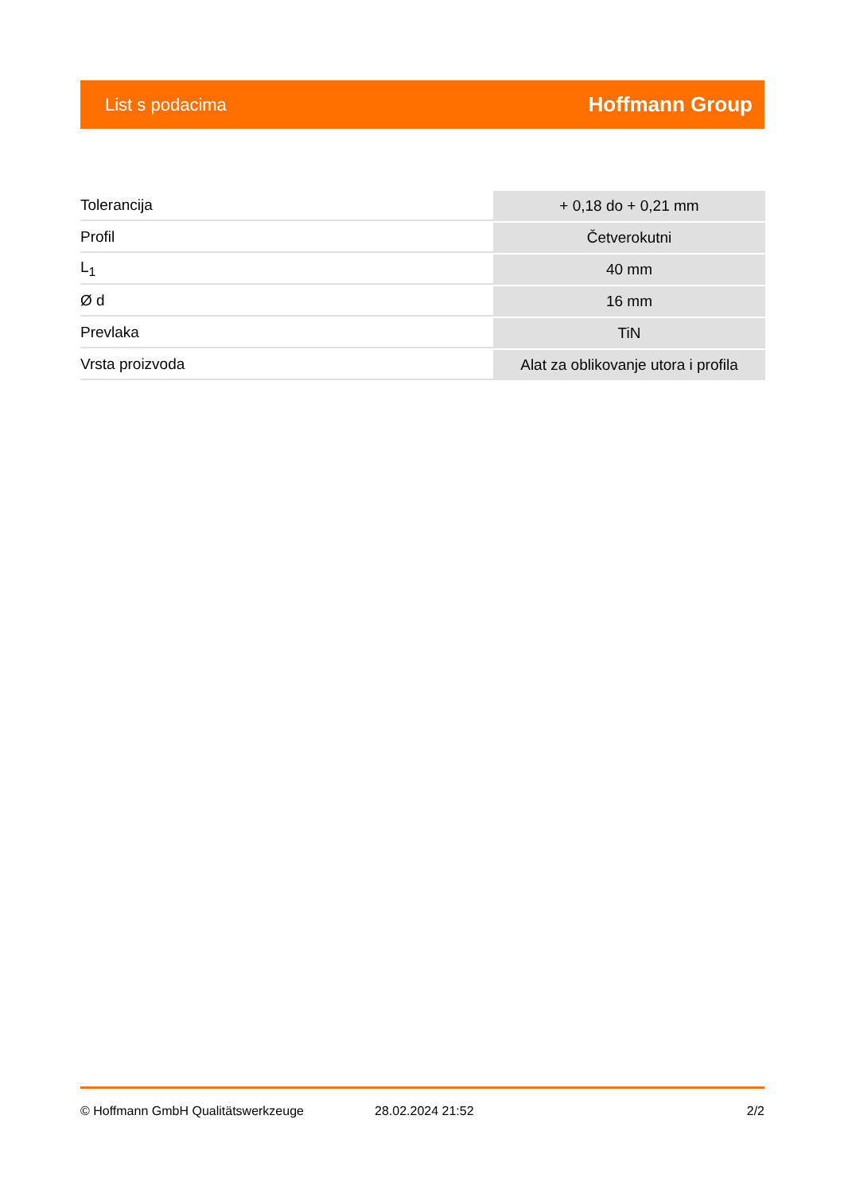List s podacima Hoffmann Group
| Tolerancija | + 0,18 do + 0,21 mm |
| Profil | Četverokutni |
| L<sub>1</sub> | 40 mm |
| Ø d | 16 mm |
| Prevlaka | TiN |
| Vrsta proizvoda | Alat za oblikovanje utora i profila |
© Hoffmann GmbH Qualitätswerkzeuge 28.02.2024 21:52 2/2